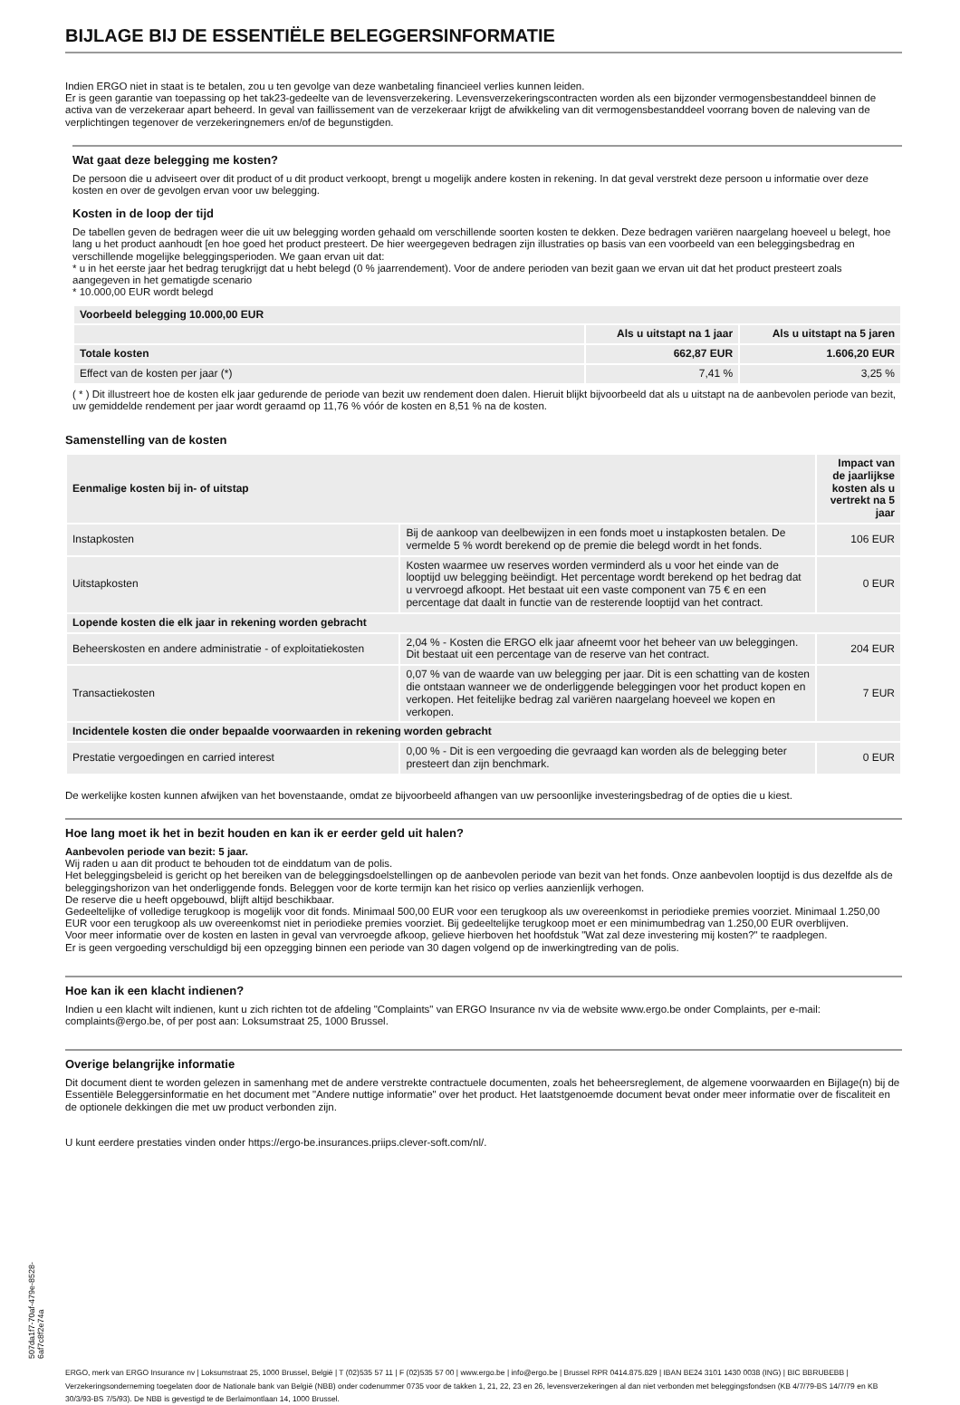BIJLAGE BIJ DE ESSENTIËLE BELEGGERSINFORMATIE
Indien ERGO niet in staat is te betalen, zou u ten gevolge van deze wanbetaling financieel verlies kunnen leiden.
Er is geen garantie van toepassing op het tak23-gedeelte van de levensverzekering. Levensverzekeringscontracten worden als een bijzonder vermogensbestanddeel binnen de activa van de verzekeraar apart beheerd. In geval van faillissement van de verzekeraar krijgt de afwikkeling van dit vermogensbestanddeel voorrang boven de naleving van de verplichtingen tegenover de verzekeringnemers en/of de begunstigden.
Wat gaat deze belegging me kosten?
De persoon die u adviseert over dit product of u dit product verkoopt, brengt u mogelijk andere kosten in rekening. In dat geval verstrekt deze persoon u informatie over deze kosten en over de gevolgen ervan voor uw belegging.
Kosten in de loop der tijd
De tabellen geven de bedragen weer die uit uw belegging worden gehaald om verschillende soorten kosten te dekken. Deze bedragen variëren naargelang hoeveel u belegt, hoe lang u het product aanhoudt [en hoe goed het product presteert. De hier weergegeven bedragen zijn illustraties op basis van een voorbeeld van een beleggingsbedrag en verschillende mogelijke beleggingsperioden. We gaan ervan uit dat:
* u in het eerste jaar het bedrag terugkrijgt dat u hebt belegd (0 % jaarrendement). Voor de andere perioden van bezit gaan we ervan uit dat het product presteert zoals aangegeven in het gematigde scenario
* 10.000,00 EUR wordt belegd
| Voorbeeld belegging 10.000,00 EUR | | |
| --- | --- | --- |
| | Als u uitstapt na 1 jaar | Als u uitstapt na 5 jaren |
| Totale kosten | 662,87 EUR | 1.606,20 EUR |
| Effect van de kosten per jaar (*) | 7,41 % | 3,25 % |
( * ) Dit illustreert hoe de kosten elk jaar gedurende de periode van bezit uw rendement doen dalen. Hieruit blijkt bijvoorbeeld dat als u uitstapt na de aanbevolen periode van bezit, uw gemiddelde rendement per jaar wordt geraamd op 11,76 % vóór de kosten en 8,51 % na de kosten.
Samenstelling van de kosten
| Eenmalige kosten bij in- of uitstap | | Impact van de jaarlijkse kosten als u vertrekt na 5 jaar |
| --- | --- | --- |
| Instapkosten | Bij de aankoop van deelbewijzen in een fonds moet u instapkosten betalen. De vermelde 5 % wordt berekend op de premie die belegd wordt in het fonds. | 106 EUR |
| Uitstapkosten | Kosten waarmee uw reserves worden verminderd als u voor het einde van de looptijd uw belegging beëindigt. Het percentage wordt berekend op het bedrag dat u vervroegd afkoopt. Het bestaat uit een vaste component van 75 € en een percentage dat daalt in functie van de resterende looptijd van het contract. | 0 EUR |
| Lopende kosten die elk jaar in rekening worden gebracht | | |
| Beheerskosten en andere administratie - of exploitatiekosten | 2,04 % - Kosten die ERGO elk jaar afneemt voor het beheer van uw beleggingen. Dit bestaat uit een percentage van de reserve van het contract. | 204 EUR |
| Transactiekosten | 0,07 % van de waarde van uw belegging per jaar. Dit is een schatting van de kosten die ontstaan wanneer we de onderliggende beleggingen voor het product kopen en verkopen. Het feitelijke bedrag zal variëren naargelang hoeveel we kopen en verkopen. | 7 EUR |
| Incidentele kosten die onder bepaalde voorwaarden in rekening worden gebracht | | |
| Prestatie vergoedingen en carried interest | 0,00 % - Dit is een vergoeding die gevraagd kan worden als de belegging beter presteert dan zijn benchmark. | 0 EUR |
De werkelijke kosten kunnen afwijken van het bovenstaande, omdat ze bijvoorbeeld afhangen van uw persoonlijke investeringsbedrag of de opties die u kiest.
Hoe lang moet ik het in bezit houden en kan ik er eerder geld uit halen?
Aanbevolen periode van bezit: 5 jaar.
Wij raden u aan dit product te behouden tot de einddatum van de polis.
Het beleggingsbeleid is gericht op het bereiken van de beleggingsdoelstellingen op de aanbevolen periode van bezit van het fonds. Onze aanbevolen looptijd is dus dezelfde als de beleggingshorizon van het onderliggende fonds. Beleggen voor de korte termijn kan het risico op verlies aanzienlijk verhogen.
De reserve die u heeft opgebouwd, blijft altijd beschikbaar.
Gedeeltelijke of volledige terugkoop is mogelijk voor dit fonds. Minimaal 500,00 EUR voor een terugkoop als uw overeenkomst in periodieke premies voorziet. Minimaal 1.250,00 EUR voor een terugkoop als uw overeenkomst niet in periodieke premies voorziet. Bij gedeeltelijke terugkoop moet er een minimumbedrag van 1.250,00 EUR overblijven.
Voor meer informatie over de kosten en lasten in geval van vervroegde afkoop, gelieve hierboven het hoofdstuk "Wat zal deze investering mij kosten?" te raadplegen.
Er is geen vergoeding verschuldigd bij een opzegging binnen een periode van 30 dagen volgend op de inwerkingtreding van de polis.
Hoe kan ik een klacht indienen?
Indien u een klacht wilt indienen, kunt u zich richten tot de afdeling "Complaints" van ERGO Insurance nv via de website www.ergo.be onder Complaints, per e-mail: complaints@ergo.be, of per post aan: Loksumstraat 25, 1000 Brussel.
Overige belangrijke informatie
Dit document dient te worden gelezen in samenhang met de andere verstrekte contractuele documenten, zoals het beheersreglement, de algemene voorwaarden en Bijlage(n) bij de Essentiële Beleggersinformatie en het document met "Andere nuttige informatie" over het product. Het laatstgenoemde document bevat onder meer informatie over de fiscaliteit en de optionele dekkingen die met uw product verbonden zijn.
U kunt eerdere prestaties vinden onder https://ergo-be.insurances.priips.clever-soft.com/nl/.
ERGO, merk van ERGO Insurance nv | Loksumstraat 25, 1000 Brussel, België | T (02)535 57 11 | F (02)535 57 00 | www.ergo.be | info@ergo.be | Brussel RPR 0414.875.829 | IBAN BE24 3101 1430 0038 (ING) | BIC BBRUBEBB | Verzekeringsonderneming toegelaten door de Nationale bank van België (NBB) onder codenummer 0735 voor de takken 1, 21, 22, 23 en 26, levensverzekeringen al dan niet verbonden met beleggingsfondsen (KB 4/7/79-BS 14/7/79 en KB 30/3/93-BS 7/5/93). De NBB is gevestigd te de Berlaimontlaan 14, 1000 Brussel.
507da1f7-70af-479e-8528-6af7c8f2e74a